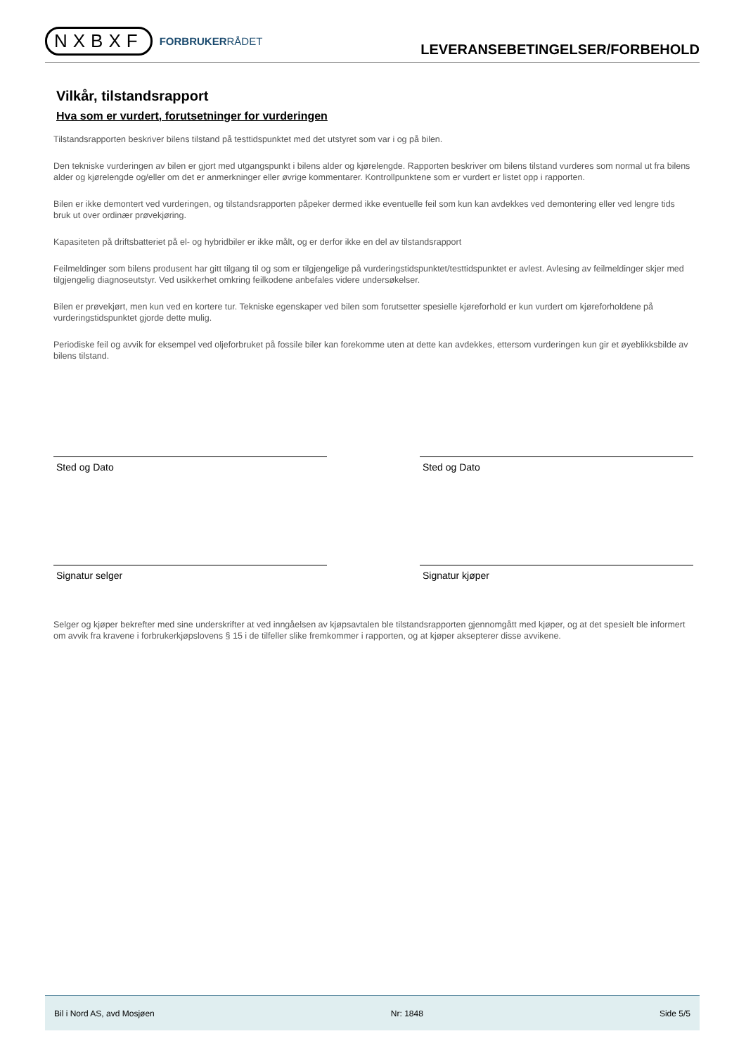NXBXF FORBRUKERRÅDET
LEVERANSEBETINGELSER/FORBEHOLD
Vilkår, tilstandsrapport
Hva som er vurdert, forutsetninger for vurderingen
Tilstandsrapporten beskriver bilens tilstand på testtidspunktet med det utstyret som var i og på bilen.
Den tekniske vurderingen av bilen er gjort med utgangspunkt i bilens alder og kjørelengde. Rapporten beskriver om bilens tilstand vurderes som normal ut fra bilens alder og kjørelengde og/eller om det er anmerkninger eller øvrige kommentarer. Kontrollpunktene som er vurdert er listet opp i rapporten.
Bilen er ikke demontert ved vurderingen, og tilstandsrapporten påpeker dermed ikke eventuelle feil som kun kan avdekkes ved demontering eller ved lengre tids bruk ut over ordinær prøvekjøring.
Kapasiteten på driftsbatteriet på el- og hybridbiler er ikke målt, og er derfor ikke en del av tilstandsrapport
Feilmeldinger som bilens produsent har gitt tilgang til og som er tilgjengelige på vurderingstidspunktet/testtidspunktet er avlest. Avlesing av feilmeldinger skjer med tilgjengelig diagnoseutstyr. Ved usikkerhet omkring feilkodene anbefales videre undersøkelser.
Bilen er prøvekjørt, men kun ved en kortere tur. Tekniske egenskaper ved bilen som forutsetter spesielle kjøreforhold er kun vurdert om kjøreforholdene på vurderingstidspunktet gjorde dette mulig.
Periodiske feil og avvik for eksempel ved oljeforbruket på fossile biler kan forekomme uten at dette kan avdekkes, ettersom vurderingen kun gir et øyeblikksbilde av bilens tilstand.
Sted og Dato Sted og Dato
Signatur selger Signatur kjøper
Selger og kjøper bekrefter med sine underskrifter at ved inngåelsen av kjøpsavtalen ble tilstandsrapporten gjennomgått med kjøper, og at det spesielt ble informert om avvik fra kravene i forbrukerkjøpslovens § 15 i de tilfeller slike fremkommer i rapporten, og at kjøper aksepterer disse avvikene.
Bil i Nord AS, avd Mosjøen Nr: 1848 Side 5/5